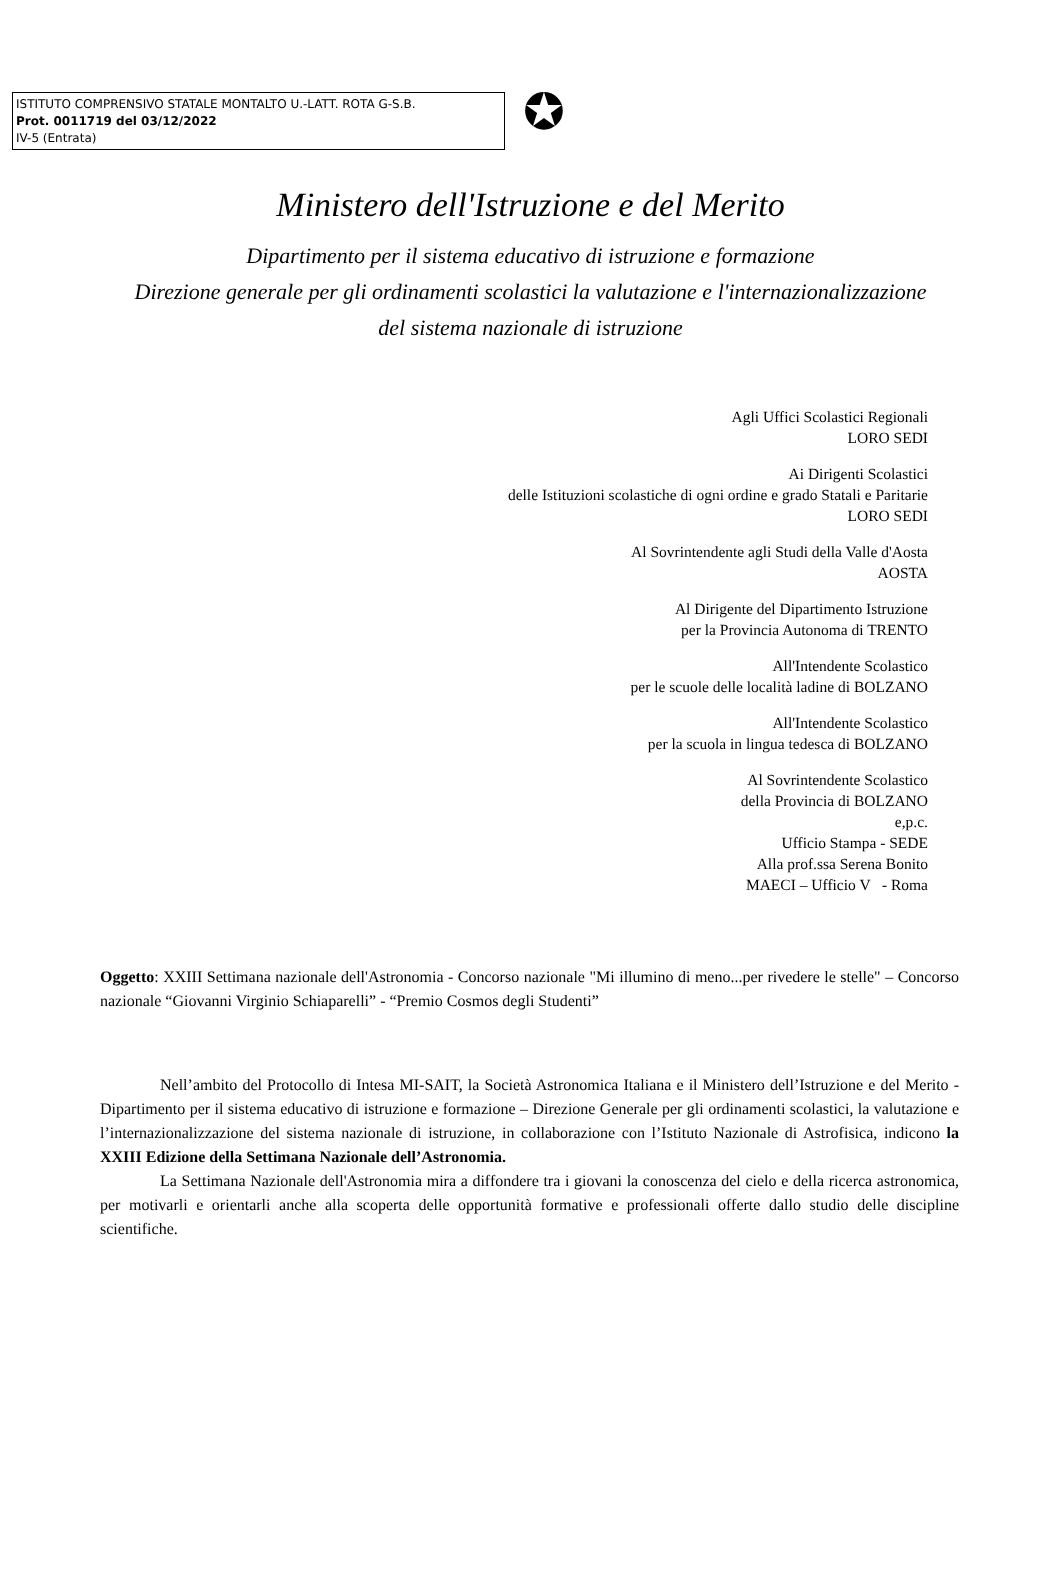ISTITUTO COMPRENSIVO STATALE MONTALTO U.-LATT. ROTA G-S.B.
Prot. 0011719 del 03/12/2022
IV-5 (Entrata)
✪
Ministero dell'Istruzione e del Merito
Dipartimento per il sistema educativo di istruzione e formazione
Direzione generale per gli ordinamenti scolastici la valutazione e l'internazionalizzazione
del sistema nazionale di istruzione
Agli Uffici Scolastici Regionali
LORO SEDI
Ai Dirigenti Scolastici
delle Istituzioni scolastiche di ogni ordine e grado Statali e Paritarie
LORO SEDI
Al Sovrintendente agli Studi della Valle d'Aosta
AOSTA
Al Dirigente del Dipartimento Istruzione
per la Provincia Autonoma di TRENTO
All'Intendente Scolastico
per le scuole delle località ladine di BOLZANO
All'Intendente Scolastico
per la scuola in lingua tedesca di BOLZANO
Al Sovrintendente Scolastico
della Provincia di BOLZANO
e,p.c.
Ufficio Stampa - SEDE
Alla prof.ssa Serena Bonito
MAECI – Ufficio V - Roma
Oggetto: XXIII Settimana nazionale dell'Astronomia - Concorso nazionale "Mi illumino di meno...per rivedere le stelle" – Concorso nazionale “Giovanni Virginio Schiaparelli” - “Premio Cosmos degli Studenti”
Nell’ambito del Protocollo di Intesa MI-SAIT, la Società Astronomica Italiana e il Ministero dell’Istruzione e del Merito - Dipartimento per il sistema educativo di istruzione e formazione – Direzione Generale per gli ordinamenti scolastici, la valutazione e l’internazionalizzazione del sistema nazionale di istruzione, in collaborazione con l’Istituto Nazionale di Astrofisica, indicono la XXIII Edizione della Settimana Nazionale dell’Astronomia.
La Settimana Nazionale dell'Astronomia mira a diffondere tra i giovani la conoscenza del cielo e della ricerca astronomica, per motivarli e orientarli anche alla scoperta delle opportunità formative e professionali offerte dallo studio delle discipline scientifiche.